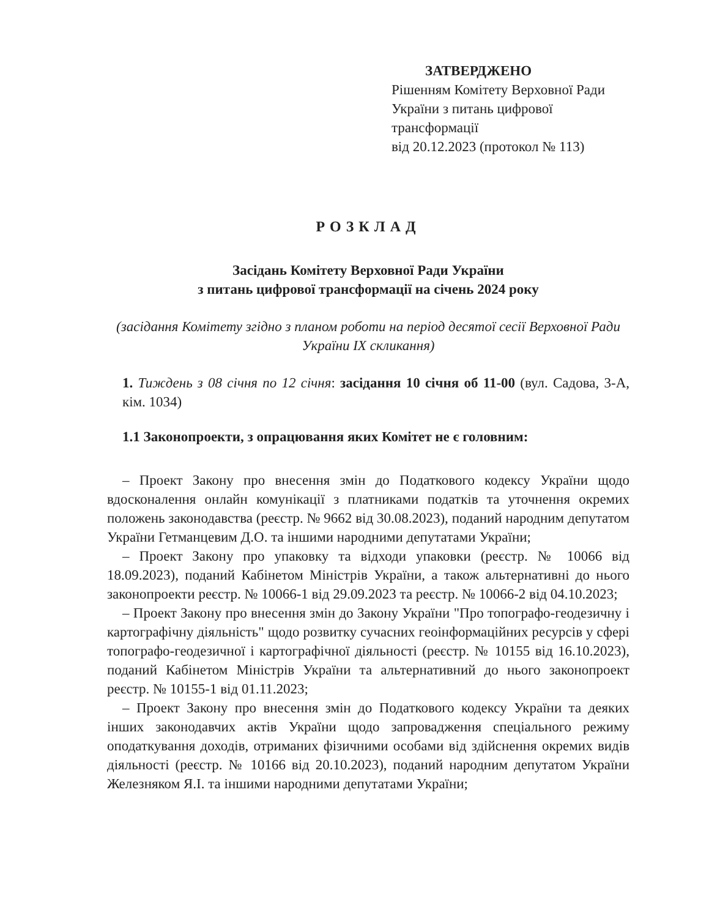ЗАТВЕРДЖЕНО
Рішенням Комітету Верховної Ради України з питань цифрової трансформації
від 20.12.2023 (протокол № 113)
РОЗКЛАД
Засідань Комітету Верховної Ради України
з питань цифрової трансформації на січень 2024 року
(засідання Комітету згідно з планом роботи на період десятої сесії Верховної Ради України IX скликання)
1. Тиждень з 08 січня по 12 січня: засідання 10 січня об 11-00 (вул. Садова, 3-А, кім. 1034)
1.1 Законопроекти, з опрацювання яких Комітет не є головним:
– Проект Закону про внесення змін до Податкового кодексу України щодо вдосконалення онлайн комунікації з платниками податків та уточнення окремих положень законодавства (реєстр. № 9662 від 30.08.2023), поданий народним депутатом України Гетманцевим Д.О. та іншими народними депутатами України;
– Проект Закону про упаковку та відходи упаковки (реєстр. № 10066 від 18.09.2023), поданий Кабінетом Міністрів України, а також альтернативні до нього законопроекти реєстр. № 10066-1 від 29.09.2023 та реєстр. № 10066-2 від 04.10.2023;
– Проект Закону про внесення змін до Закону України "Про топографо-геодезичну і картографічну діяльність" щодо розвитку сучасних геоінформаційних ресурсів у сфері топографо-геодезичної і картографічної діяльності (реєстр. № 10155 від 16.10.2023), поданий Кабінетом Міністрів України та альтернативний до нього законопроект реєстр. № 10155-1 від 01.11.2023;
– Проект Закону про внесення змін до Податкового кодексу України та деяких інших законодавчих актів України щодо запровадження спеціального режиму оподаткування доходів, отриманих фізичними особами від здійснення окремих видів діяльності (реєстр. № 10166 від 20.10.2023), поданий народним депутатом України Железняком Я.І. та іншими народними депутатами України;